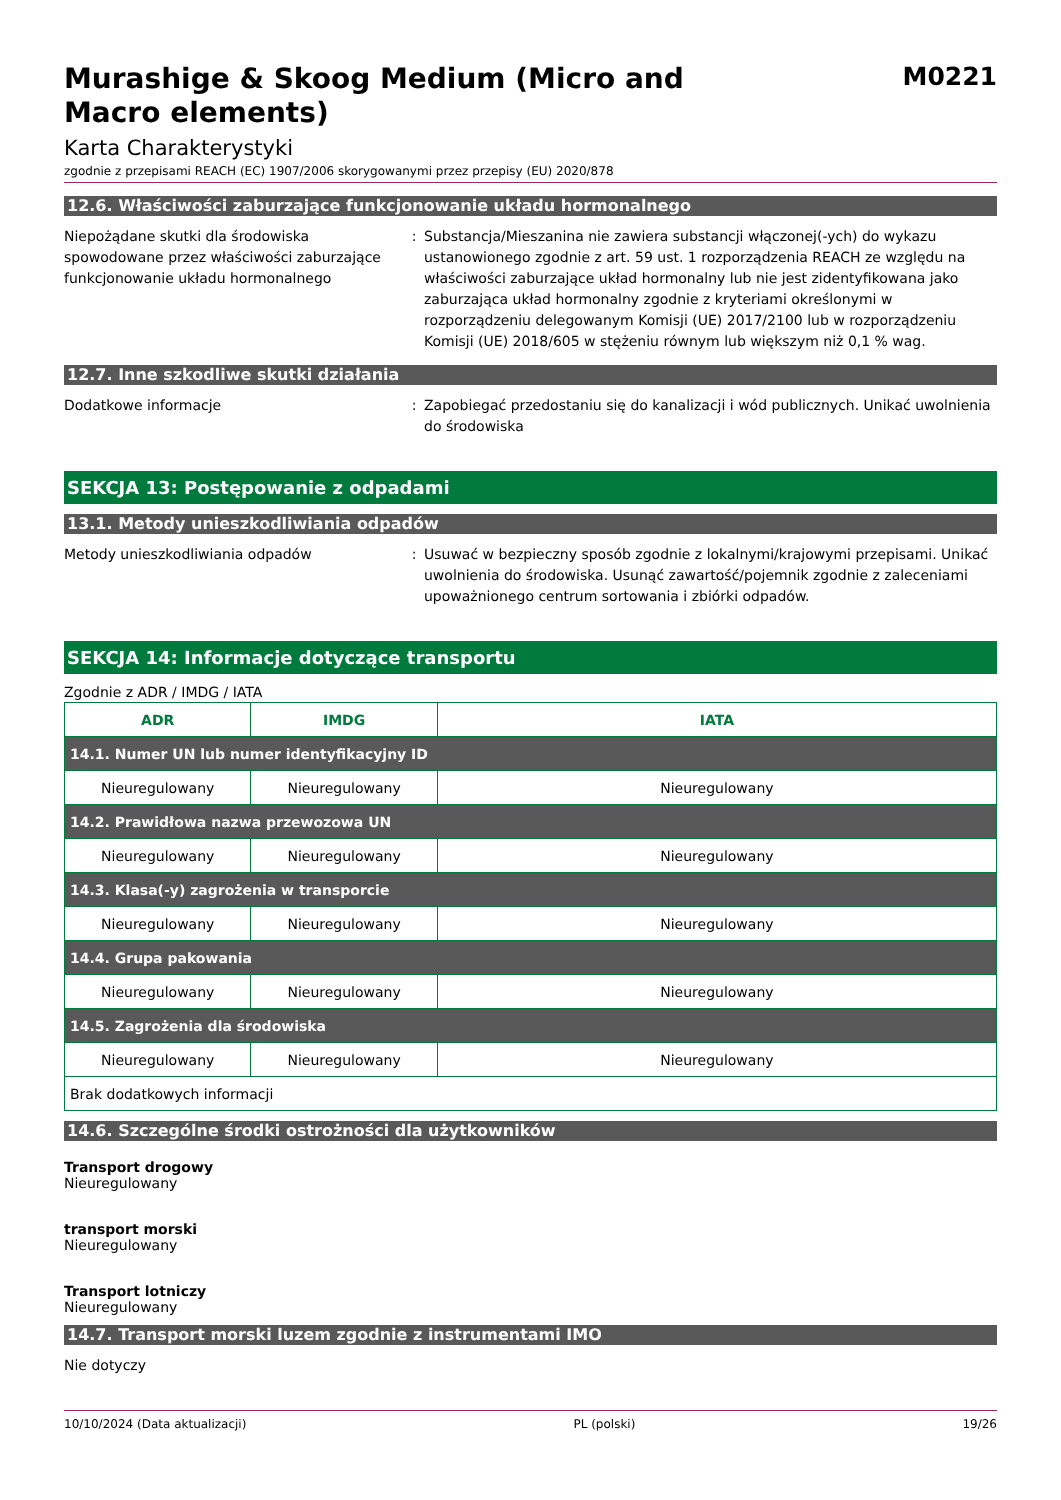Murashige & Skoog Medium (Micro and
Macro elements)
M0221
Karta Charakterystyki
zgodnie z przepisami REACH (EC) 1907/2006 skorygowanymi przez przepisy (EU) 2020/878
12.6. Właściwości zaburzające funkcjonowanie układu hormonalnego
Niepożądane skutki dla środowiska spowodowane przez właściwości zaburzające funkcjonowanie układu hormonalnego
: Substancja/Mieszanina nie zawiera substancji włączonej(-ych) do wykazu ustanowionego zgodnie z art. 59 ust. 1 rozporządzenia REACH ze względu na właściwości zaburzające układ hormonalny lub nie jest zidentyfikowana jako zaburzająca układ hormonalny zgodnie z kryteriami określonymi w rozporządzeniu delegowanym Komisji (UE) 2017/2100 lub w rozporządzeniu Komisji (UE) 2018/605 w stężeniu równym lub większym niż 0,1 % wag.
12.7. Inne szkodliwe skutki działania
Dodatkowe informacje : Zapobiegać przedostaniu się do kanalizacji i wód publicznych. Unikać uwolnienia do środowiska
SEKCJA 13: Postępowanie z odpadami
13.1. Metody unieszkodliwiania odpadów
Metody unieszkodliwiania odpadów : Usuwać w bezpieczny sposób zgodnie z lokalnymi/krajowymi przepisami. Unikać uwolnienia do środowiska. Usunąć zawartość/pojemnik zgodnie z zaleceniami upoważnionego centrum sortowania i zbiórki odpadów.
SEKCJA 14: Informacje dotyczące transportu
Zgodnie z ADR / IMDG / IATA
| ADR | IMDG | IATA |
| --- | --- | --- |
| 14.1. Numer UN lub numer identyfikacyjny ID | | |
| Nieuregulowany | Nieuregulowany | Nieuregulowany |
| 14.2. Prawidłowa nazwa przewozowa UN | | |
| Nieuregulowany | Nieuregulowany | Nieuregulowany |
| 14.3. Klasa(-y) zagrożenia w transporcie | | |
| Nieuregulowany | Nieuregulowany | Nieuregulowany |
| 14.4. Grupa pakowania | | |
| Nieuregulowany | Nieuregulowany | Nieuregulowany |
| 14.5. Zagrożenia dla środowiska | | |
| Nieuregulowany | Nieuregulowany | Nieuregulowany |
| Brak dodatkowych informacji | | |
14.6. Szczególne środki ostrożności dla użytkowników
Transport drogowy
Nieuregulowany
transport morski
Nieuregulowany
Transport lotniczy
Nieuregulowany
14.7. Transport morski luzem zgodnie z instrumentami IMO
Nie dotyczy
10/10/2024 (Data aktualizacji) PL (polski) 19/26